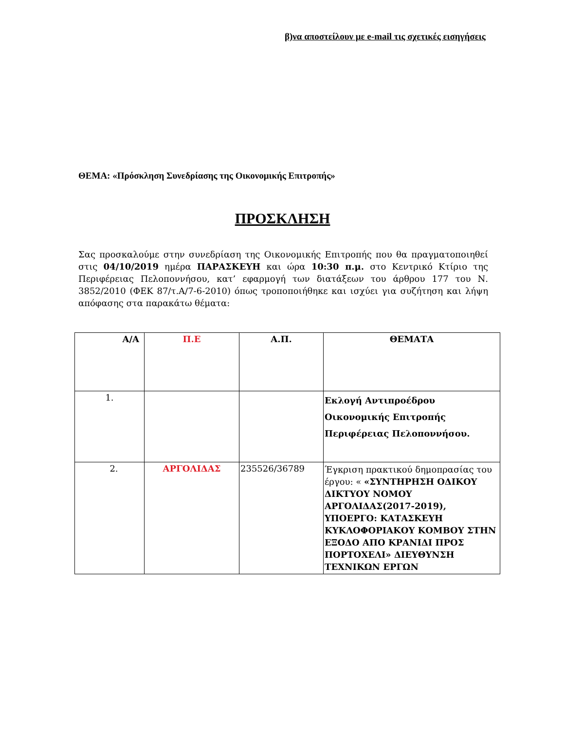β)να αποστείλουν με e-mail τις σχετικές εισηγήσεις
ΘΕΜΑ: «Πρόσκληση Συνεδρίασης της Οικονομικής Επιτροπής»
ΠΡΟΣΚΛΗΣΗ
Σας προσκαλούμε στην συνεδρίαση της Οικονομικής Επιτροπής που θα πραγματοποιηθεί στις 04/10/2019 ημέρα ΠΑΡΑΣΚΕΥΗ και ώρα 10:30 π.μ. στο Κεντρικό Κτίριο της Περιφέρειας Πελοποννήσου, κατ’ εφαρμογή των διατάξεων του άρθρου 177 του Ν. 3852/2010 (ΦΕΚ 87/τ.Α/7-6-2010) όπως τροποποιήθηκε και ισχύει για συζήτηση και λήψη απόφασης στα παρακάτω θέματα:
| Α/Α | Π.Ε | Α.Π. | ΘΕΜΑΤΑ |
| --- | --- | --- | --- |
| 1. | | | Εκλογή Αντιπροέδρου Οικονομικής Επιτροπής Περιφέρειας Πελοποννήσου. |
| 2. | ΑΡΓΟΛΙΔΑΣ | 235526/36789 | Έγκριση πρακτικού δημοπρασίας του έργου: « «ΣΥΝΤΗΡΗΣΗ ΟΔΙΚΟΥ ΔΙΚΤΥΟΥ ΝΟΜΟΥ ΑΡΓΟΛΙΔΑΣ(2017-2019), ΥΠΟΕΡΓΟ: ΚΑΤΑΣΚΕΥΗ ΚΥΚΛΟΦΟΡΙΑΚΟΥ ΚΟΜΒΟΥ ΣΤΗΝ ΕΞΟΔΟ ΑΠΟ ΚΡΑΝΙΔΙ ΠΡΟΣ ΠΟΡΤΟΧΕΛΙ» ΔΙΕΥΘΥΝΣΗ ΤΕΧΝΙΚΩΝ ΕΡΓΩΝ |